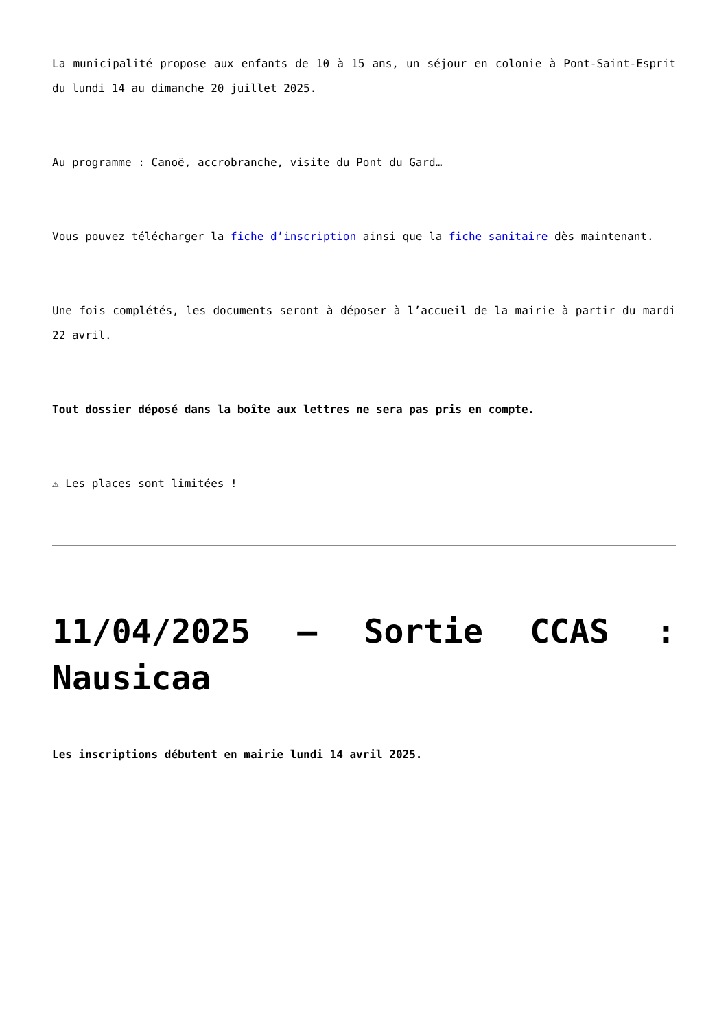La municipalité propose aux enfants de 10 à 15 ans, un séjour en colonie à Pont-Saint-Esprit du lundi 14 au dimanche 20 juillet 2025.
Au programme : Canoë, accrobranche, visite du Pont du Gard…
Vous pouvez télécharger la fiche d’inscription ainsi que la fiche sanitaire dès maintenant.
Une fois complétés, les documents seront à déposer à l’accueil de la mairie à partir du mardi 22 avril.
Tout dossier déposé dans la boîte aux lettres ne sera pas pris en compte.
⚠ Les places sont limitées !
11/04/2025 – Sortie CCAS : Nausicaa
Les inscriptions débutent en mairie lundi 14 avril 2025.